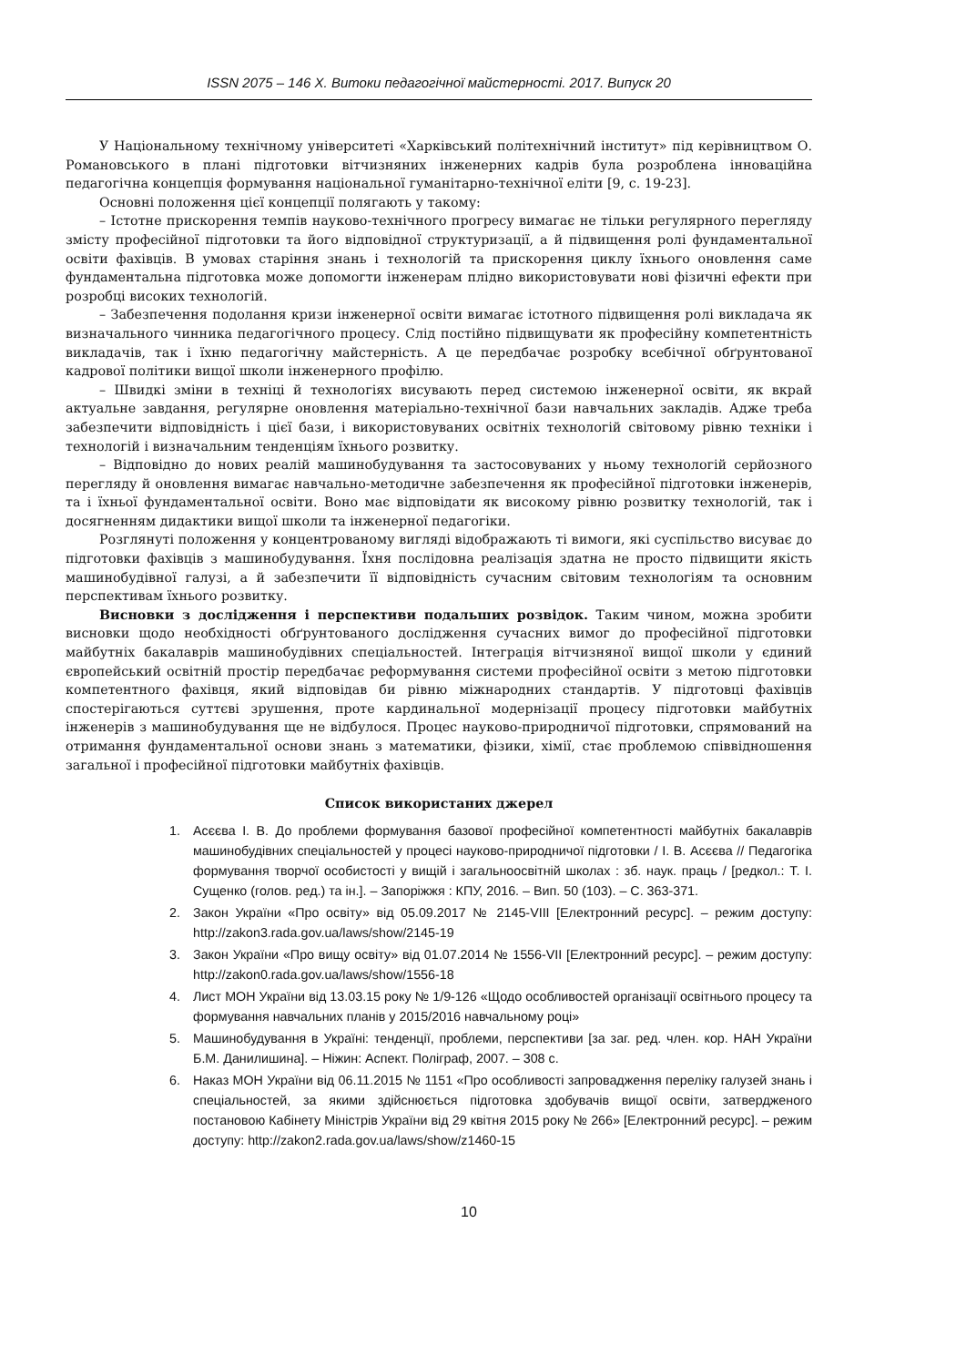ISSN 2075 – 146 X. Витоки педагогічної майстерності. 2017. Випуск 20
У Національному технічному університеті «Харківський політехнічний інститут» під керівництвом О. Романовського в плані підготовки вітчизняних інженерних кадрів була розроблена інноваційна педагогічна концепція формування національної гуманітарно-технічної еліти [9, с. 19-23].
Основні положення цієї концепції полягають у такому:
– Істотне прискорення темпів науково-технічного прогресу вимагає не тільки регулярного перегляду змісту професійної підготовки та його відповідної структуризації, а й підвищення ролі фундаментальної освіти фахівців. В умовах старіння знань і технологій та прискорення циклу їхнього оновлення саме фундаментальна підготовка може допомогти інженерам плідно використовувати нові фізичні ефекти при розробці високих технологій.
– Забезпечення подолання кризи інженерної освіти вимагає істотного підвищення ролі викладача як визначального чинника педагогічного процесу. Слід постійно підвищувати як професійну компетентність викладачів, так і їхню педагогічну майстерність. А це передбачає розробку всебічної обґрунтованої кадрової політики вищої школи інженерного профілю.
– Швидкі зміни в техніці й технологіях висувають перед системою інженерної освіти, як вкрай актуальне завдання, регулярне оновлення матеріально-технічної бази навчальних закладів. Адже треба забезпечити відповідність і цієї бази, і використовуваних освітніх технологій світовому рівню техніки і технологій і визначальним тенденціям їхнього розвитку.
– Відповідно до нових реалій машинобудування та застосовуваних у ньому технологій серйозного перегляду й оновлення вимагає навчально-методичне забезпечення як професійної підготовки інженерів, та і їхньої фундаментальної освіти. Воно має відповідати як високому рівню розвитку технологій, так і досягненням дидактики вищої школи та інженерної педагогіки.
Розглянуті положення у концентрованому вигляді відображають ті вимоги, які суспільство висуває до підготовки фахівців з машинобудування. Їхня послідовна реалізація здатна не просто підвищити якість машинобудівної галузі, а й забезпечити її відповідність сучасним світовим технологіям та основним перспективам їхнього розвитку.
Висновки з дослідження і перспективи подальших розвідок. Таким чином, можна зробити висновки щодо необхідності обґрунтованого дослідження сучасних вимог до професійної підготовки майбутніх бакалаврів машинобудівних спеціальностей. Інтеграція вітчизняної вищої школи у єдиний європейський освітній простір передбачає реформування системи професійної освіти з метою підготовки компетентного фахівця, який відповідав би рівню міжнародних стандартів. У підготовці фахівців спостерігаються суттєві зрушення, проте кардинальної модернізації процесу підготовки майбутніх інженерів з машинобудування ще не відбулося. Процес науково-природничої підготовки, спрямований на отримання фундаментальної основи знань з математики, фізики, хімії, стає проблемою співвідношення загальної і професійної підготовки майбутніх фахівців.
Список використаних джерел
1. Асєєва І. В. До проблеми формування базової професійної компетентності майбутніх бакалаврів машинобудівних спеціальностей у процесі науково-природничої підготовки / І. В. Асєєва // Педагогіка формування творчої особистості у вищій і загальноосвітній школах : зб. наук. праць / [редкол.: Т. І. Сущенко (голов. ред.) та ін.]. – Запоріжжя : КПУ, 2016. – Вип. 50 (103). – С. 363-371.
2. Закон України «Про освіту» від 05.09.2017 № 2145-VIII [Електронний ресурс]. – режим доступу: http://zakon3.rada.gov.ua/laws/show/2145-19
3. Закон України «Про вищу освіту» від 01.07.2014 № 1556-VII [Електронний ресурс]. – режим доступу: http://zakon0.rada.gov.ua/laws/show/1556-18
4. Лист МОН України від 13.03.15 року № 1/9-126 «Щодо особливостей організації освітнього процесу та формування навчальних планів у 2015/2016 навчальному році»
5. Машинобудування в Україні: тенденції, проблеми, перспективи [за заг. ред. член. кор. НАН України Б.М. Данилишина]. – Ніжин: Аспект. Поліграф, 2007. – 308 с.
6. Наказ МОН України від 06.11.2015 № 1151 «Про особливості запровадження переліку галузей знань і спеціальностей, за якими здійснюється підготовка здобувачів вищої освіти, затвердженого постановою Кабінету Міністрів України від 29 квітня 2015 року № 266» [Електронний ресурс]. – режим доступу: http://zakon2.rada.gov.ua/laws/show/z1460-15
10